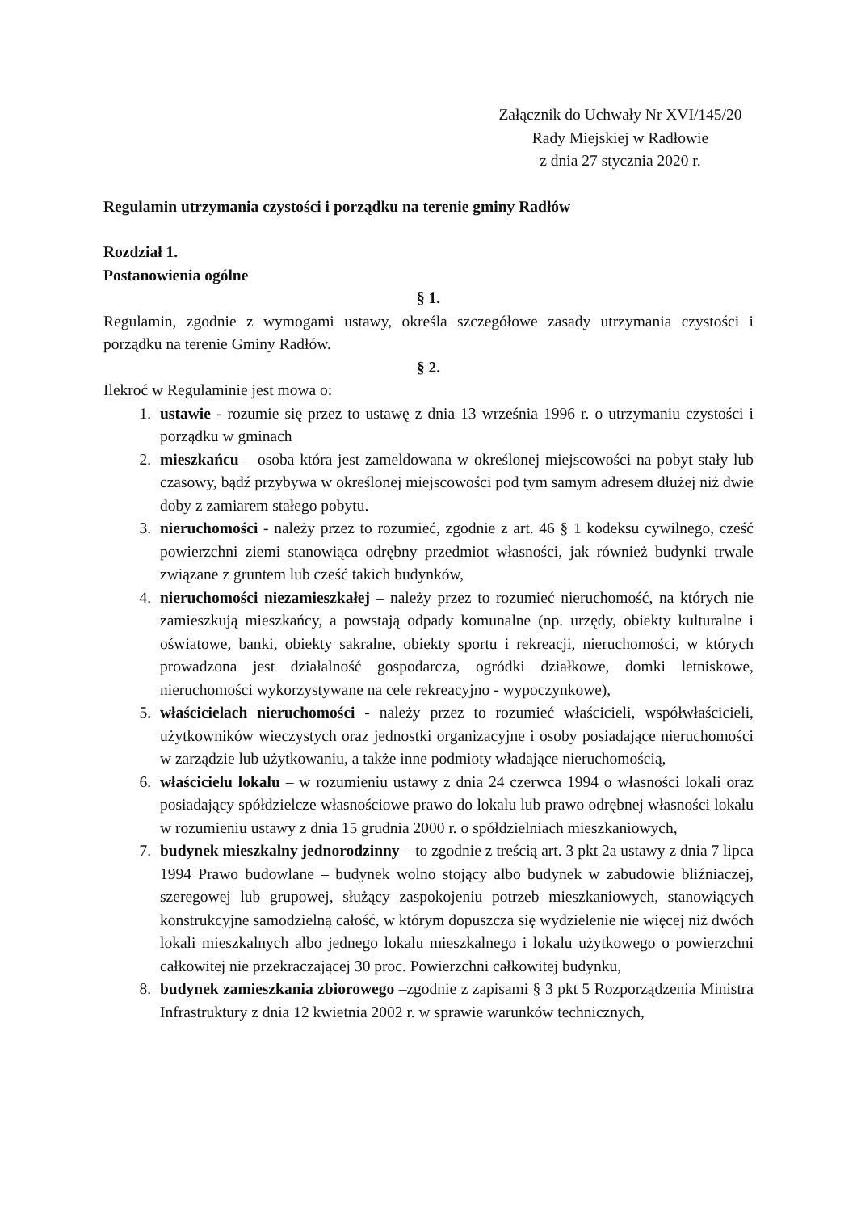Załącznik do Uchwały Nr XVI/145/20
Rady Miejskiej w Radłowie
z dnia 27 stycznia 2020 r.
Regulamin utrzymania czystości i porządku na terenie gminy Radłów
Rozdział 1.
Postanowienia ogólne
§ 1.
Regulamin, zgodnie z wymogami ustawy, określa szczegółowe zasady utrzymania czystości i porządku na terenie Gminy Radłów.
§ 2.
Ilekroć w Regulaminie jest mowa o:
1. ustawie - rozumie się przez to ustawę z dnia 13 września 1996 r. o utrzymaniu czystości i porządku w gminach
2. mieszkańcu – osoba która jest zameldowana w określonej miejscowości na pobyt stały lub czasowy, bądź przybywa w określonej miejscowości pod tym samym adresem dłużej niż dwie doby z zamiarem stałego pobytu.
3. nieruchomości - należy przez to rozumieć, zgodnie z art. 46 § 1 kodeksu cywilnego, cześć powierzchni ziemi stanowiąca odrębny przedmiot własności, jak również budynki trwale związane z gruntem lub cześć takich budynków,
4. nieruchomości niezamieszkałej – należy przez to rozumieć nieruchomość, na których nie zamieszkują mieszkańcy, a powstają odpady komunalne (np. urzędy, obiekty kulturalne i oświatowe, banki, obiekty sakralne, obiekty sportu i rekreacji, nieruchomości, w których prowadzona jest działalność gospodarcza, ogródki działkowe, domki letniskowe, nieruchomości wykorzystywane na cele rekreacyjno - wypoczynkowe),
5. właścicielach nieruchomości - należy przez to rozumieć właścicieli, współwłaścicieli, użytkowników wieczystych oraz jednostki organizacyjne i osoby posiadające nieruchomości w zarządzie lub użytkowaniu, a także inne podmioty władające nieruchomością,
6. właścicielu lokalu – w rozumieniu ustawy z dnia 24 czerwca 1994 o własności lokali oraz posiadający spółdzielcze własnościowe prawo do lokalu lub prawo odrębnej własności lokalu w rozumieniu ustawy z dnia 15 grudnia 2000 r. o spółdzielniach mieszkaniowych,
7. budynek mieszkalny jednorodzinny – to zgodnie z treścią art. 3 pkt 2a ustawy z dnia 7 lipca 1994 Prawo budowlane – budynek wolno stojący albo budynek w zabudowie bliźniaczej, szeregowej lub grupowej, służący zaspokojeniu potrzeb mieszkaniowych, stanowiących konstrukcyjne samodzielną całość, w którym dopuszcza się wydzielenie nie więcej niż dwóch lokali mieszkalnych albo jednego lokalu mieszkalnego i lokalu użytkowego o powierzchni całkowitej nie przekraczającej 30 proc. Powierzchni całkowitej budynku,
8. budynek zamieszkania zbiorowego –zgodnie z zapisami § 3 pkt 5 Rozporządzenia Ministra Infrastruktury z dnia 12 kwietnia 2002 r. w sprawie warunków technicznych,